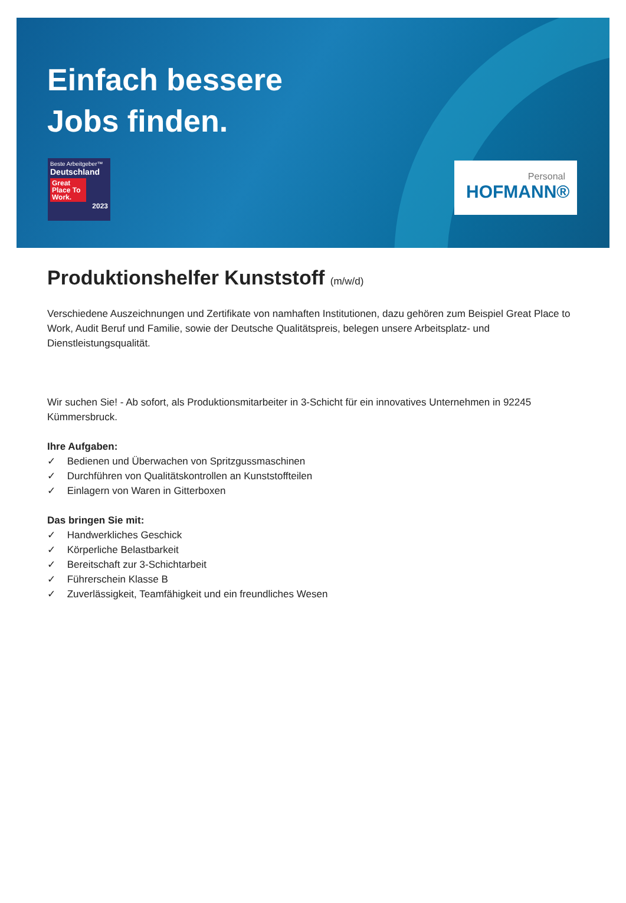Einfach bessere
Jobs finden.
Beste Arbeitgeber™
Deutschland
Great Place To Work.
2023
Personal
HOFMANN®
Produktionshelfer Kunststoff (m/w/d)
Verschiedene Auszeichnungen und Zertifikate von namhaften Institutionen, dazu gehören zum Beispiel Great Place to Work, Audit Beruf und Familie, sowie der Deutsche Qualitätspreis, belegen unsere Arbeitsplatz- und Dienstleistungsqualität.
Wir suchen Sie! - Ab sofort, als Produktionsmitarbeiter in 3-Schicht für ein innovatives Unternehmen in 92245 Kümmersbruck.
Ihre Aufgaben:
✓ Bedienen und Überwachen von Spritzgussmaschinen
✓ Durchführen von Qualitätskontrollen an Kunststoffteilen
✓ Einlagern von Waren in Gitterboxen
Das bringen Sie mit:
✓ Handwerkliches Geschick
✓ Körperliche Belastbarkeit
✓ Bereitschaft zur 3-Schichtarbeit
✓ Führerschein Klasse B
✓ Zuverlässigkeit, Teamfähigkeit und ein freundliches Wesen